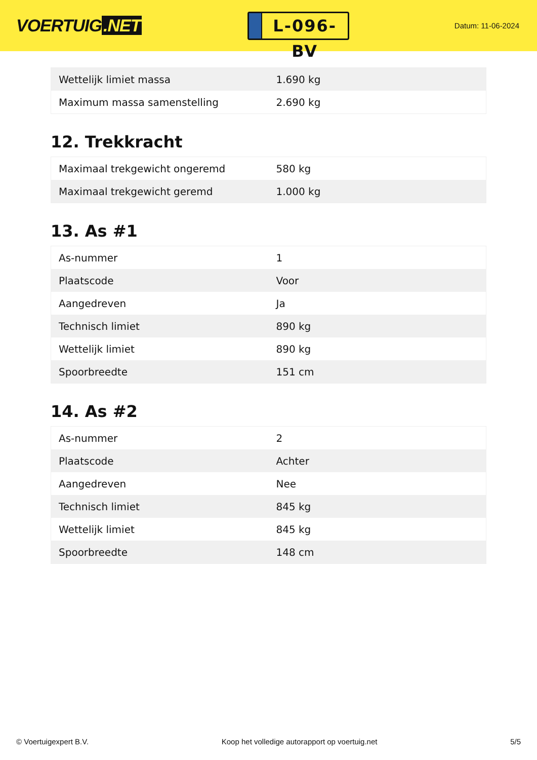VOERTUIG.NET
L-096-BV
Datum: 11-06-2024
| Wettelijk limiet massa | 1.690 kg |
| Maximum massa samenstelling | 2.690 kg |
12. Trekkracht
| Maximaal trekgewicht ongeremd | 580 kg |
| Maximaal trekgewicht geremd | 1.000 kg |
13. As #1
| As-nummer | 1 |
| Plaatscode | Voor |
| Aangedreven | Ja |
| Technisch limiet | 890 kg |
| Wettelijk limiet | 890 kg |
| Spoorbreedte | 151 cm |
14. As #2
| As-nummer | 2 |
| Plaatscode | Achter |
| Aangedreven | Nee |
| Technisch limiet | 845 kg |
| Wettelijk limiet | 845 kg |
| Spoorbreedte | 148 cm |
© Voertuigexpert B.V. Koop het volledige autorapport op voertuig.net 5/5